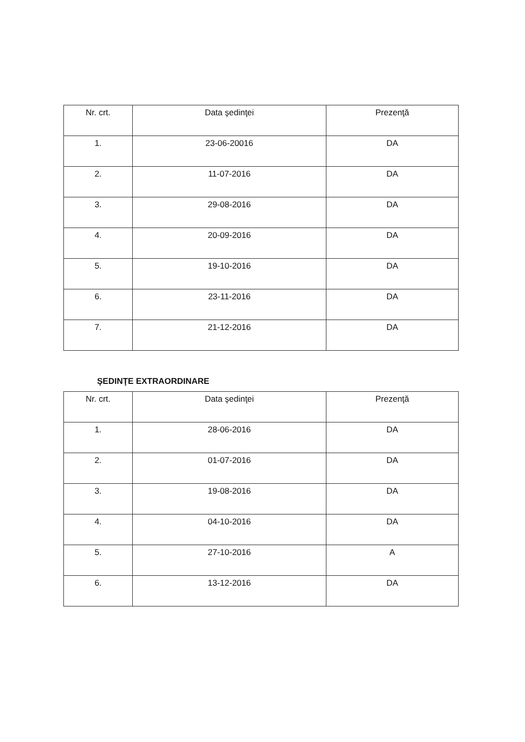| Nr. crt. | Data şedinţei | Prezenţă |
| --- | --- | --- |
| 1. | 23-06-20016 | DA |
| 2. | 11-07-2016 | DA |
| 3. | 29-08-2016 | DA |
| 4. | 20-09-2016 | DA |
| 5. | 19-10-2016 | DA |
| 6. | 23-11-2016 | DA |
| 7. | 21-12-2016 | DA |
ŞEDINŢE EXTRAORDINARE
| Nr. crt. | Data şedinţei | Prezenţă |
| --- | --- | --- |
| 1. | 28-06-2016 | DA |
| 2. | 01-07-2016 | DA |
| 3. | 19-08-2016 | DA |
| 4. | 04-10-2016 | DA |
| 5. | 27-10-2016 | A |
| 6. | 13-12-2016 | DA |